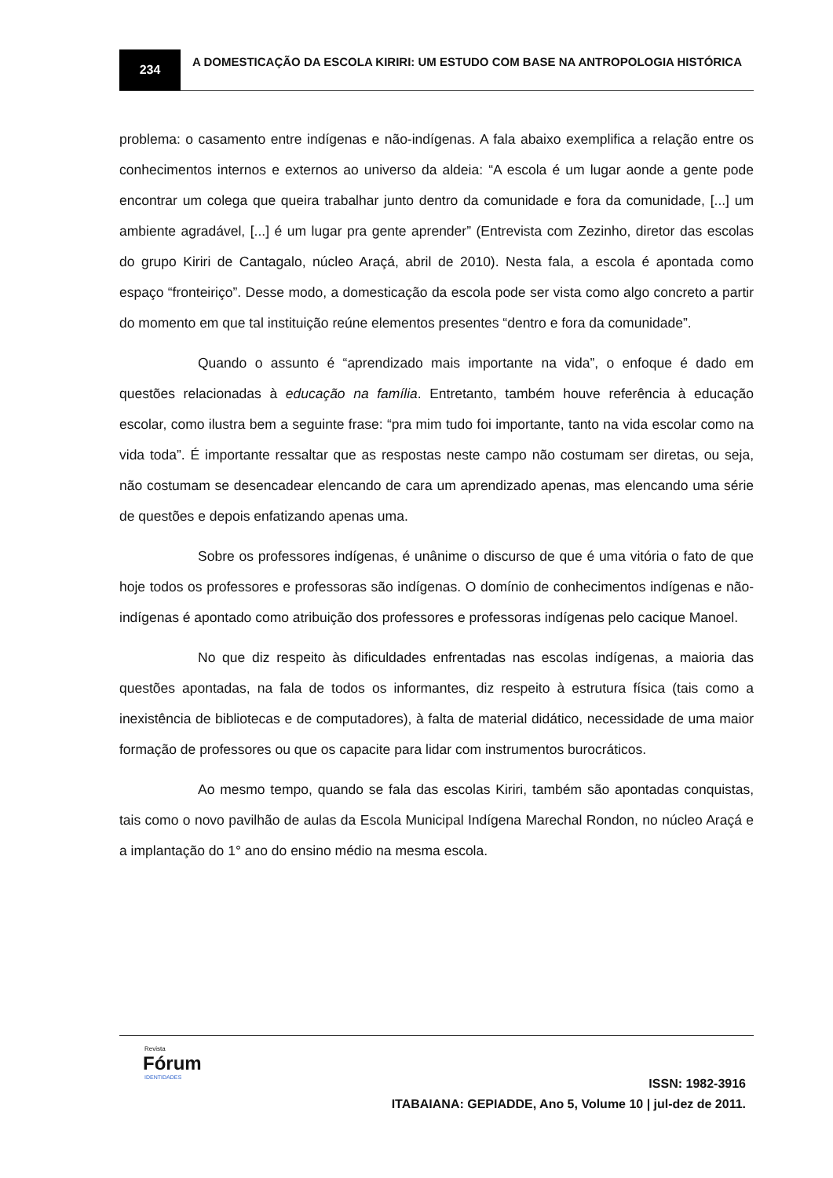234
A DOMESTICAÇÃO DA ESCOLA KIRIRI: UM ESTUDO COM BASE NA ANTROPOLOGIA HISTÓRICA
problema: o casamento entre indígenas e não-indígenas. A fala abaixo exemplifica a relação entre os conhecimentos internos e externos ao universo da aldeia: “A escola é um lugar aonde a gente pode encontrar um colega que queira trabalhar junto dentro da comunidade e fora da comunidade, [...] um ambiente agradável, [...] é um lugar pra gente aprender” (Entrevista com Zezinho, diretor das escolas do grupo Kiriri de Cantagalo, núcleo Araçá, abril de 2010). Nesta fala, a escola é apontada como espaço “fronteiriço”. Desse modo, a domesticação da escola pode ser vista como algo concreto a partir do momento em que tal instituição reúne elementos presentes “dentro e fora da comunidade”.
Quando o assunto é “aprendizado mais importante na vida”, o enfoque é dado em questões relacionadas à educação na família. Entretanto, também houve referência à educação escolar, como ilustra bem a seguinte frase: “pra mim tudo foi importante, tanto na vida escolar como na vida toda”. É importante ressaltar que as respostas neste campo não costumam ser diretas, ou seja, não costumam se desencadear elencando de cara um aprendizado apenas, mas elencando uma série de questões e depois enfatizando apenas uma.
Sobre os professores indígenas, é unânime o discurso de que é uma vitória o fato de que hoje todos os professores e professoras são indígenas. O domínio de conhecimentos indígenas e não-indígenas é apontado como atribuição dos professores e professoras indígenas pelo cacique Manoel.
No que diz respeito às dificuldades enfrentadas nas escolas indígenas, a maioria das questões apontadas, na fala de todos os informantes, diz respeito à estrutura física (tais como a inexistência de bibliotecas e de computadores), à falta de material didático, necessidade de uma maior formação de professores ou que os capacite para lidar com instrumentos burocráticos.
Ao mesmo tempo, quando se fala das escolas Kiriri, também são apontadas conquistas, tais como o novo pavilhão de aulas da Escola Municipal Indígena Marechal Rondon, no núcleo Araçá e a implantação do 1° ano do ensino médio na mesma escola.
Revista
Fórum
IDENTIDADES
ISSN: 1982-3916
ITABAIANA: GEPIADDE, Ano 5, Volume 10 | jul-dez de 2011.